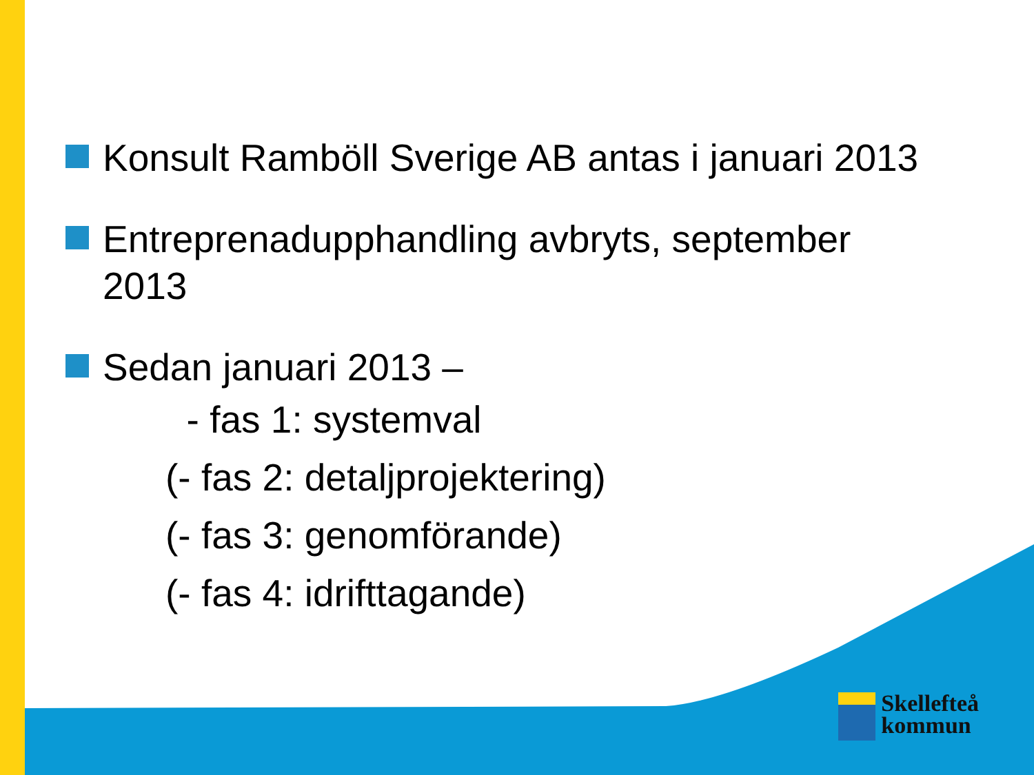Konsult Ramböll Sverige AB antas i januari 2013
Entreprenadupphandling avbryts, september
2013
Sedan januari 2013 –
- fas 1: systemval
(- fas 2: detaljprojektering)
(- fas 3: genomförande)
(- fas 4: idrifttagande)
Skellefteå
kommun